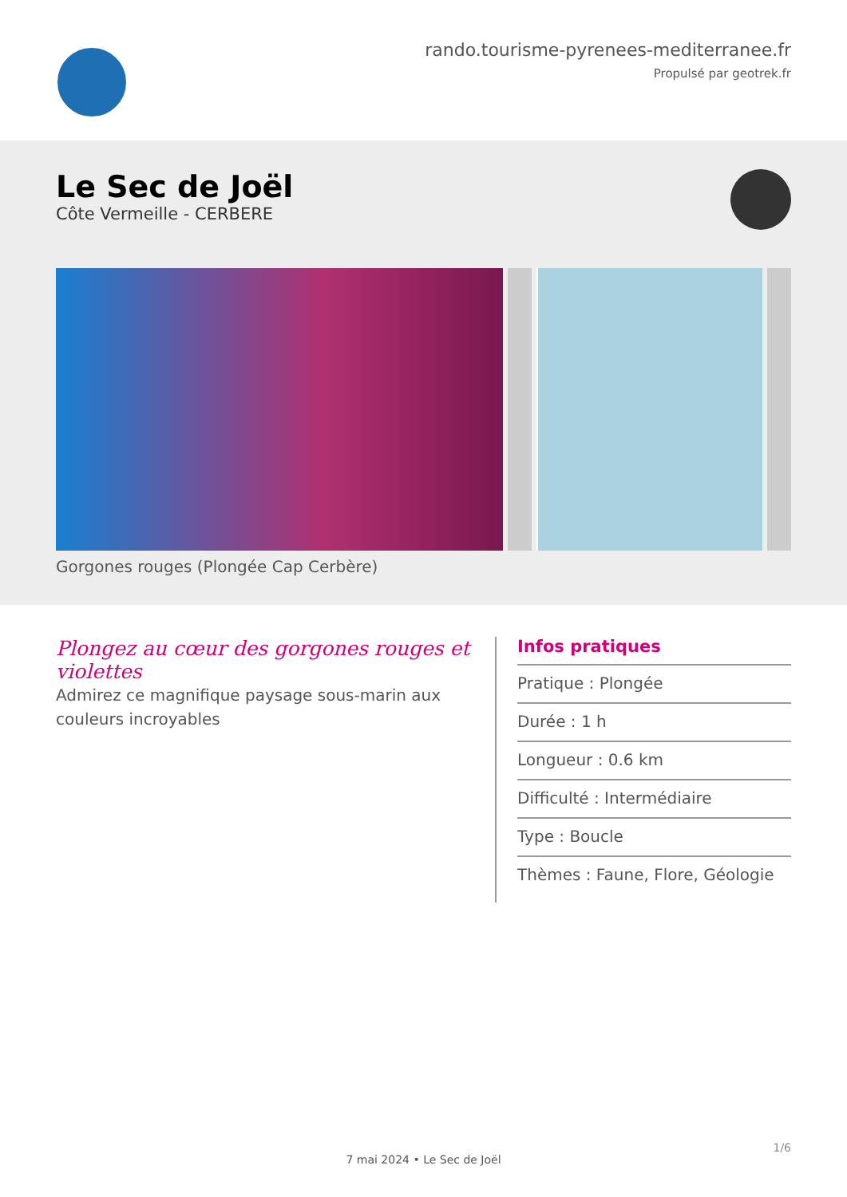rando.tourisme-pyrenees-mediterranee.fr
Propulsé par geotrek.fr
Le Sec de Joël
Côte Vermeille - CERBERE
Gorgones rouges (Plongée Cap Cerbère)
Plongez au cœur des gorgones rouges et violettes
Admirez ce magnifique paysage sous-marin aux couleurs incroyables
Infos pratiques
Pratique : Plongée
Durée : 1 h
Longueur : 0.6 km
Difficulté : Intermédiaire
Type : Boucle
Thèmes : Faune, Flore, Géologie
1/6
7 mai 2024 • Le Sec de Joël